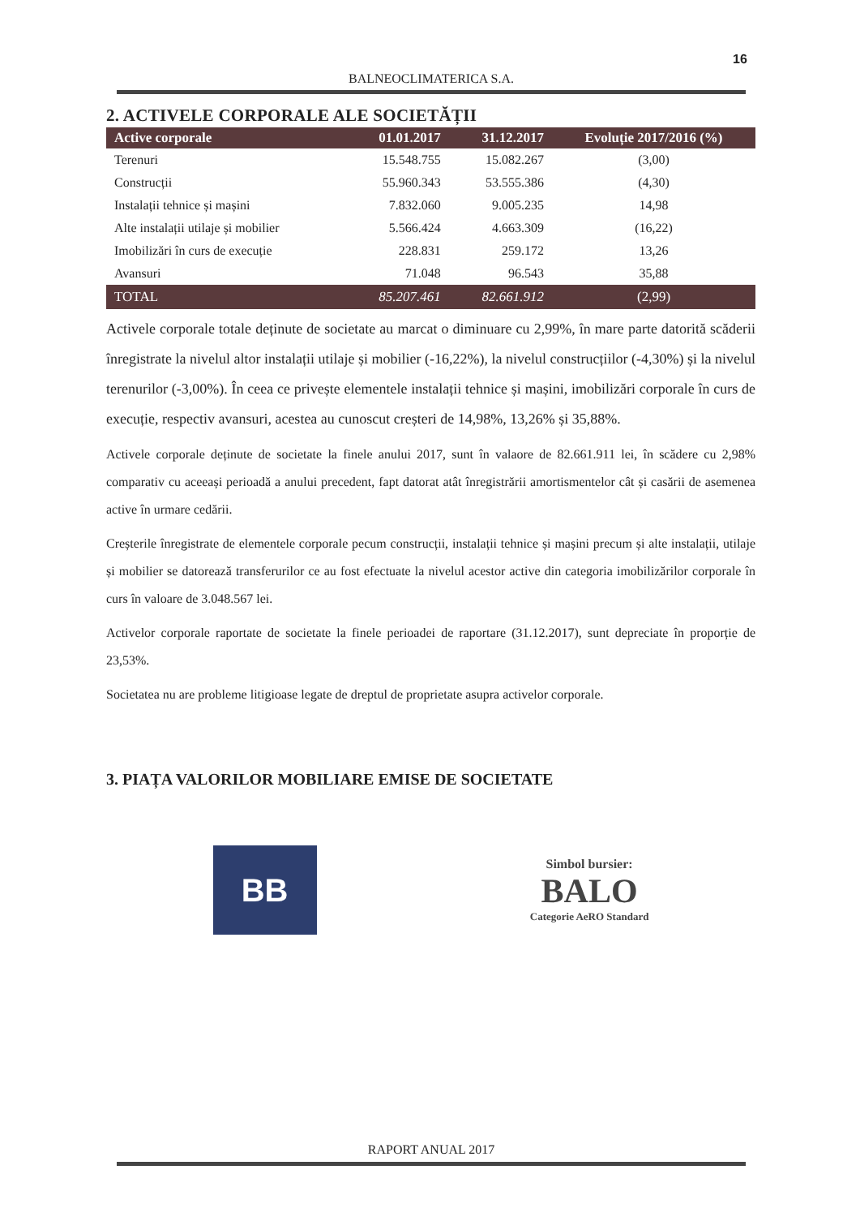16
BALNEOCLIMATERICA S.A.
2. ACTIVELE CORPORALE ALE SOCIETĂȚII
| Active corporale | 01.01.2017 | 31.12.2017 | Evoluție 2017/2016 (%) |
| --- | --- | --- | --- |
| Terenuri | 15.548.755 | 15.082.267 | (3,00) |
| Construcții | 55.960.343 | 53.555.386 | (4,30) |
| Instalații tehnice și mașini | 7.832.060 | 9.005.235 | 14,98 |
| Alte instalații utilaje și mobilier | 5.566.424 | 4.663.309 | (16,22) |
| Imobilizări în curs de execuție | 228.831 | 259.172 | 13,26 |
| Avansuri | 71.048 | 96.543 | 35,88 |
| TOTAL | 85.207.461 | 82.661.912 | (2,99) |
Activele corporale totale deținute de societate au marcat o diminuare cu 2,99%, în mare parte datorită scăderii înregistrate la nivelul altor instalații utilaje și mobilier (-16,22%), la nivelul construcțiilor (-4,30%) și la nivelul terenurilor (-3,00%). În ceea ce privește elementele instalații tehnice și mașini, imobilizări corporale în curs de execuție, respectiv avansuri, acestea au cunoscut creșteri de 14,98%, 13,26% și 35,88%.
Activele corporale deținute de societate la finele anului 2017, sunt în valaore de 82.661.911 lei, în scădere cu 2,98% comparativ cu aceeași perioadă a anului precedent, fapt datorat atât înregistrării amortismentelor cât și casării de asemenea active în urmare cedării.
Creșterile înregistrate de elementele corporale pecum construcții, instalații tehnice și mașini precum și alte instalații, utilaje și mobilier se datorează transferurilor ce au fost efectuate la nivelul acestor active din categoria imobilizărilor corporale în curs în valoare de 3.048.567 lei.
Activelor corporale raportate de societate la finele perioadei de raportare (31.12.2017), sunt depreciate în proporție de 23,53%.
Societatea nu are probleme litigioase legate de dreptul de proprietate asupra activelor corporale.
3. PIAȚA VALORILOR MOBILIARE EMISE DE SOCIETATE
BB
Simbol bursier:
BALO
Categorie AeRO Standard
RAPORT ANUAL 2017